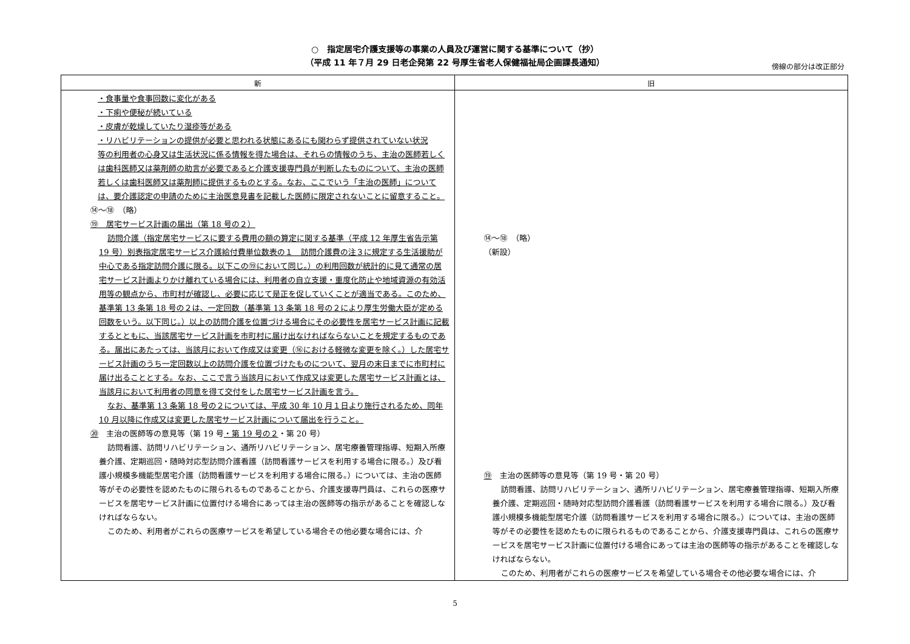○　指定居宅介護支援等の事業の人員及び運営に関する基準について（抄）
（平成 11 年７月 29 日老企発第 22 号厚生省老人保健福祉局企画課長通知）
傍線の部分は改正部分
| 新 | 旧 |
| --- | --- |
| ・食事量や食事回数に変化がある ・下痢や便秘が続いている ・皮膚が乾燥していたり湿疹等がある ・リハビリテーションの提供が必要と思われる状態にあるにも関わらず提供されていない状況 等の利用者の心身又は生活状況に係る情報を得た場合は、それらの情報のうち、主治の医師若しくは歯科医師又は薬剤師の助言が必要であると介護支援専門員が判断したものについて、主治の医師若しくは歯科医師又は薬剤師に提供するものとする。なお、ここでいう「主治の医師」については、要介護認定の申請のために主治医意見書を記載した医師に限定されないことに留意すること。 ⑭～⑱ （略） ⑲ 居宅サービス計画の届出（第 18 号の２） 訪問介護（指定居宅サービスに要する費用の額の算定に関する基準（平成 12 年厚生省告示第 19 号）別表指定居宅サービス介護給付費単位数表の１ 訪問介護費の注３に規定する生活援助が中心である指定訪問介護に限る。以下この⑲において同じ。）の利用回数が統計的に見て通常の居宅サービス計画よりかけ離れている場合には、利用者の自立支援・重度化防止や地域資源の有効活用等の観点から、市町村が確認し、必要に応じて是正を促していくことが適当である。このため、基準第 13 条第 18 号の２は、一定回数（基準第 13 条第 18 号の２により厚生労働大臣が定める回数をいう。以下同じ。）以上の訪問介護を位置づける場合にその必要性を居宅サービス計画に記載するとともに、当該居宅サービス計画を市町村に届け出なければならないことを規定するものである。届出にあたっては、当該月において作成又は変更（⑯における軽微な変更を除く。）した居宅サービス計画のうち一定回数以上の訪問介護を位置づけたものについて、翌月の末日までに市町村に届け出ることとする。なお、ここで言う当該月において作成又は変更した居宅サービス計画とは、当該月において利用者の同意を得て交付をした居宅サービス計画を言う。 なお、基準第 13 条第 18 号の２については、平成 30 年 10 月１日より施行されるため、同年 10 月以降に作成又は変更した居宅サービス計画について届出を行うこと。 ⑳ 主治の医師等の意見等（第 19 号 ・第 19 号の２ ・第 20 号） 訪問看護、訪問リハビリテーション、通所リハビリテーション、居宅療養管理指導、短期入所療養介護、定期巡回・随時対応型訪問介護看護（訪問看護サービスを利用する場合に限る。）及び看護小規模多機能型居宅介護（訪問看護サービスを利用する場合に限る。）については、主治の医師等がその必要性を認めたものに限られるものであることから、介護支援専門員は、これらの医療サービスを居宅サービス計画に位置付ける場合にあっては主治の医師等の指示があることを確認しなければならない。 このため、利用者がこれらの医療サービスを希望している場合その他必要な場合には、介 | ⑭～⑱ （略） （新設） ⑲ 主治の医師等の意見等（第 19 号・第 20 号） 訪問看護、訪問リハビリテーション、通所リハビリテーション、居宅療養管理指導、短期入所療養介護、定期巡回・随時対応型訪問介護看護（訪問看護サービスを利用する場合に限る。）及び看護小規模多機能型居宅介護（訪問看護サービスを利用する場合に限る。）については、主治の医師等がその必要性を認めたものに限られるものであることから、介護支援専門員は、これらの医療サービスを居宅サービス計画に位置付ける場合にあっては主治の医師等の指示があることを確認しなければならない。 このため、利用者がこれらの医療サービスを希望している場合その他必要な場合には、介 |
5